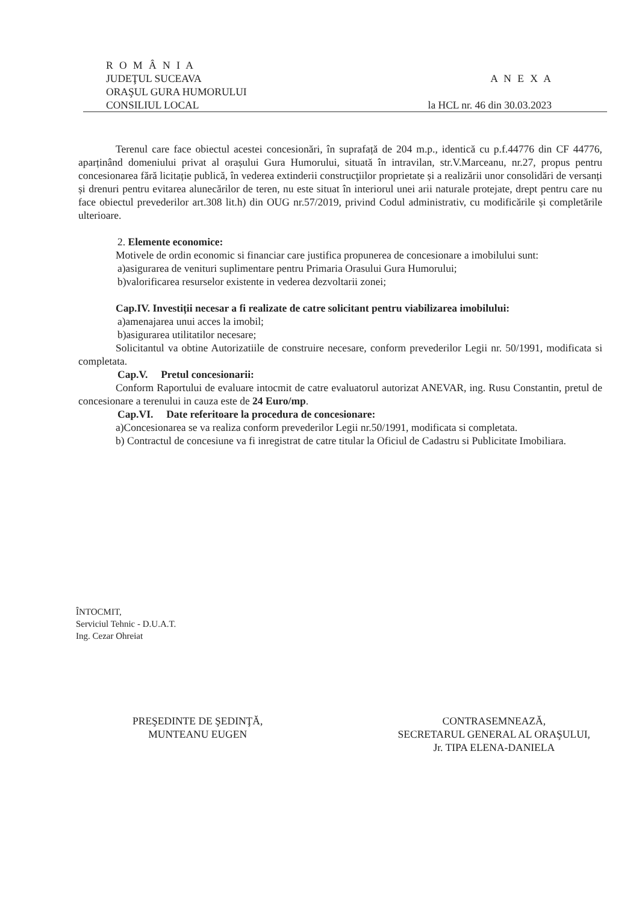R O M Â N I A
JUDEŢUL SUCEAVA A N E X A
ORAŞUL GURA HUMORULUI
CONSILIUL LOCAL la HCL nr. 46 din 30.03.2023
Terenul care face obiectul acestei concesionări, în suprafață de 204 m.p., identică cu p.f.44776 din CF 44776, aparținând domeniului privat al orașului Gura Humorului, situată în intravilan, str.V.Marceanu, nr.27, propus pentru concesionarea fără licitație publică, în vederea extinderii construcţiilor proprietate și a realizării unor consolidări de versanți și drenuri pentru evitarea alunecărilor de teren, nu este situat în interiorul unei arii naturale protejate, drept pentru care nu face obiectul prevederilor art.308 lit.h) din OUG nr.57/2019, privind Codul administrativ, cu modificările și completările ulterioare.
2. Elemente economice:
Motivele de ordin economic si financiar care justifica propunerea de concesionare a imobilului sunt:
a)asigurarea de venituri suplimentare pentru Primaria Orasului Gura Humorului;
b)valorificarea resurselor existente in vederea dezvoltarii zonei;
Cap.IV. Investiții necesar a fi realizate de catre solicitant pentru viabilizarea imobilului:
a)amenajarea unui acces la imobil;
b)asigurarea utilitatilor necesare;
Solicitantul va obtine Autorizatiile de construire necesare, conform prevederilor Legii nr. 50/1991, modificata si completata.
Cap.V. Pretul concesionarii:
Conform Raportului de evaluare intocmit de catre evaluatorul autorizat ANEVAR, ing. Rusu Constantin, pretul de concesionare a terenului in cauza este de 24 Euro/mp.
Cap.VI. Date referitoare la procedura de concesionare:
a)Concesionarea se va realiza conform prevederilor Legii nr.50/1991, modificata si completata.
b) Contractul de concesiune va fi inregistrat de catre titular la Oficiul de Cadastru si Publicitate Imobiliara.
ÎNTOCMIT,
Serviciul Tehnic - D.U.A.T.
Ing. Cezar Ohreiat
PREŞEDINTE DE ŞEDINŢĂ,
MUNTEANU EUGEN
CONTRASEMNEAZĂ,
SECRETARUL GENERAL AL ORAŞULUI,
Jr. TIPA ELENA-DANIELA